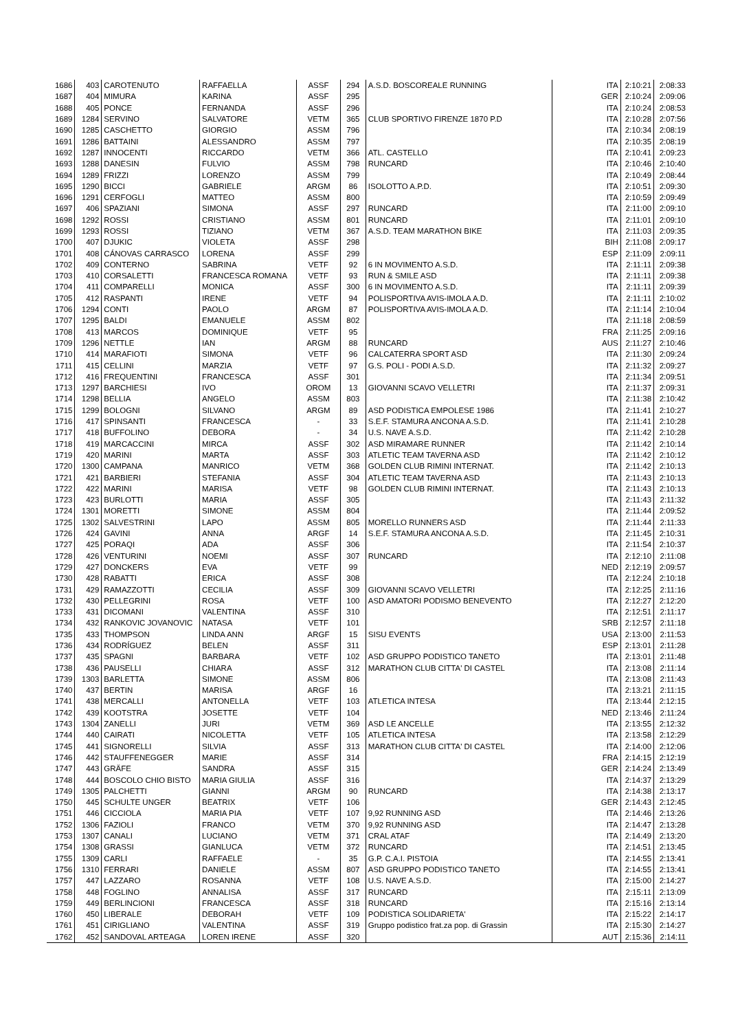| 1686 | 403 | CAROTENUTO | RAFFAELLA | ASSF | 294 | A.S.D. BOSCOREALE RUNNING | ITA | 2:10:21 | 2:08:33 |
| 1687 | 404 | MIMURA | KARINA | ASSF | 295 | | GER | 2:10:24 | 2:09:06 |
| 1688 | 405 | PONCE | FERNANDA | ASSF | 296 | | ITA | 2:10:24 | 2:08:53 |
| 1689 | 1284 | SERVINO | SALVATORE | VETM | 365 | CLUB SPORTIVO FIRENZE 1870 P.D | ITA | 2:10:28 | 2:07:56 |
| 1690 | 1285 | CASCHETTO | GIORGIO | ASSM | 796 | | ITA | 2:10:34 | 2:08:19 |
| 1691 | 1286 | BATTAINI | ALESSANDRO | ASSM | 797 | | ITA | 2:10:35 | 2:08:19 |
| 1692 | 1287 | INNOCENTI | RICCARDO | VETM | 366 | ATL. CASTELLO | ITA | 2:10:41 | 2:09:23 |
| 1693 | 1288 | DANESIN | FULVIO | ASSM | 798 | RUNCARD | ITA | 2:10:46 | 2:10:40 |
| 1694 | 1289 | FRIZZI | LORENZO | ASSM | 799 | | ITA | 2:10:49 | 2:08:44 |
| 1695 | 1290 | BICCI | GABRIELE | ARGM | 86 | ISOLOTTO A.P.D. | ITA | 2:10:51 | 2:09:30 |
| 1696 | 1291 | CERFOGLI | MATTEO | ASSM | 800 | | ITA | 2:10:59 | 2:09:49 |
| 1697 | 406 | SPAZIANI | SIMONA | ASSF | 297 | RUNCARD | ITA | 2:11:00 | 2:09:10 |
| 1698 | 1292 | ROSSI | CRISTIANO | ASSM | 801 | RUNCARD | ITA | 2:11:01 | 2:09:10 |
| 1699 | 1293 | ROSSI | TIZIANO | VETM | 367 | A.S.D. TEAM MARATHON BIKE | ITA | 2:11:03 | 2:09:35 |
| 1700 | 407 | DJUKIC | VIOLETA | ASSF | 298 | | BIH | 2:11:08 | 2:09:17 |
| 1701 | 408 | CÁNOVAS CARRASCO | LORENA | ASSF | 299 | | ESP | 2:11:09 | 2:09:11 |
| 1702 | 409 | CONTERNO | SABRINA | VETF | 92 | 6 IN MOVIMENTO A.S.D. | ITA | 2:11:11 | 2:09:38 |
| 1703 | 410 | CORSALETTI | FRANCESCA ROMANA | VETF | 93 | RUN & SMILE ASD | ITA | 2:11:11 | 2:09:38 |
| 1704 | 411 | COMPARELLI | MONICA | ASSF | 300 | 6 IN MOVIMENTO A.S.D. | ITA | 2:11:11 | 2:09:39 |
| 1705 | 412 | RASPANTI | IRENE | VETF | 94 | POLISPORTIVA AVIS-IMOLA A.D. | ITA | 2:11:11 | 2:10:02 |
| 1706 | 1294 | CONTI | PAOLO | ARGM | 87 | POLISPORTIVA AVIS-IMOLA A.D. | ITA | 2:11:14 | 2:10:04 |
| 1707 | 1295 | BALDI | EMANUELE | ASSM | 802 | | ITA | 2:11:18 | 2:08:59 |
| 1708 | 413 | MARCOS | DOMINIQUE | VETF | 95 | | FRA | 2:11:25 | 2:09:16 |
| 1709 | 1296 | NETTLE | IAN | ARGM | 88 | RUNCARD | AUS | 2:11:27 | 2:10:46 |
| 1710 | 414 | MARAFIOTI | SIMONA | VETF | 96 | CALCATERRA SPORT ASD | ITA | 2:11:30 | 2:09:24 |
| 1711 | 415 | CELLINI | MARZIA | VETF | 97 | G.S. POLI - PODI A.S.D. | ITA | 2:11:32 | 2:09:27 |
| 1712 | 416 | FREQUENTINI | FRANCESCA | ASSF | 301 | | ITA | 2:11:34 | 2:09:51 |
| 1713 | 1297 | BARCHIESI | IVO | OROM | 13 | GIOVANNI SCAVO VELLETRI | ITA | 2:11:37 | 2:09:31 |
| 1714 | 1298 | BELLIA | ANGELO | ASSM | 803 | | ITA | 2:11:38 | 2:10:42 |
| 1715 | 1299 | BOLOGNI | SILVANO | ARGM | 89 | ASD PODISTICA EMPOLESE 1986 | ITA | 2:11:41 | 2:10:27 |
| 1716 | 417 | SPINSANTI | FRANCESCA | - | 33 | S.E.F. STAMURA ANCONA A.S.D. | ITA | 2:11:41 | 2:10:28 |
| 1717 | 418 | BUFFOLINO | DEBORA | - | 34 | U.S. NAVE A.S.D. | ITA | 2:11:42 | 2:10:28 |
| 1718 | 419 | MARCACCINI | MIRCA | ASSF | 302 | ASD MIRAMARE RUNNER | ITA | 2:11:42 | 2:10:14 |
| 1719 | 420 | MARINI | MARTA | ASSF | 303 | ATLETIC TEAM TAVERNA ASD | ITA | 2:11:42 | 2:10:12 |
| 1720 | 1300 | CAMPANA | MANRICO | VETM | 368 | GOLDEN CLUB RIMINI INTERNAT. | ITA | 2:11:42 | 2:10:13 |
| 1721 | 421 | BARBIERI | STEFANIA | ASSF | 304 | ATLETIC TEAM TAVERNA ASD | ITA | 2:11:43 | 2:10:13 |
| 1722 | 422 | MARINI | MARISA | VETF | 98 | GOLDEN CLUB RIMINI INTERNAT. | ITA | 2:11:43 | 2:10:13 |
| 1723 | 423 | BURLOTTI | MARIA | ASSF | 305 | | ITA | 2:11:43 | 2:11:32 |
| 1724 | 1301 | MORETTI | SIMONE | ASSM | 804 | | ITA | 2:11:44 | 2:09:52 |
| 1725 | 1302 | SALVESTRINI | LAPO | ASSM | 805 | MORELLO RUNNERS ASD | ITA | 2:11:44 | 2:11:33 |
| 1726 | 424 | GAVINI | ANNA | ARGF | 14 | S.E.F. STAMURA ANCONA A.S.D. | ITA | 2:11:45 | 2:10:31 |
| 1727 | 425 | PORAQI | ADA | ASSF | 306 | | ITA | 2:11:54 | 2:10:37 |
| 1728 | 426 | VENTURINI | NOEMI | ASSF | 307 | RUNCARD | ITA | 2:12:10 | 2:11:08 |
| 1729 | 427 | DONCKERS | EVA | VETF | 99 | | NED | 2:12:19 | 2:09:57 |
| 1730 | 428 | RABATTI | ERICA | ASSF | 308 | | ITA | 2:12:24 | 2:10:18 |
| 1731 | 429 | RAMAZZOTTI | CECILIA | ASSF | 309 | GIOVANNI SCAVO VELLETRI | ITA | 2:12:25 | 2:11:16 |
| 1732 | 430 | PELLEGRINI | ROSA | VETF | 100 | ASD AMATORI PODISMO BENEVENTO | ITA | 2:12:27 | 2:12:20 |
| 1733 | 431 | DICOMANI | VALENTINA | ASSF | 310 | | ITA | 2:12:51 | 2:11:17 |
| 1734 | 432 | RANKOVIC JOVANOVIC | NATASA | VETF | 101 | | SRB | 2:12:57 | 2:11:18 |
| 1735 | 433 | THOMPSON | LINDA ANN | ARGF | 15 | SISU EVENTS | USA | 2:13:00 | 2:11:53 |
| 1736 | 434 | RODRÍGUEZ | BELEN | ASSF | 311 | | ESP | 2:13:01 | 2:11:28 |
| 1737 | 435 | SPAGNI | BARBARA | VETF | 102 | ASD GRUPPO PODISTICO TANETO | ITA | 2:13:01 | 2:11:48 |
| 1738 | 436 | PAUSELLI | CHIARA | ASSF | 312 | MARATHON CLUB CITTA' DI CASTEL | ITA | 2:13:08 | 2:11:14 |
| 1739 | 1303 | BARLETTA | SIMONE | ASSM | 806 | | ITA | 2:13:08 | 2:11:43 |
| 1740 | 437 | BERTIN | MARISA | ARGF | 16 | | ITA | 2:13:21 | 2:11:15 |
| 1741 | 438 | MERCALLI | ANTONELLA | VETF | 103 | ATLETICA INTESA | ITA | 2:13:44 | 2:12:15 |
| 1742 | 439 | KOOTSTRA | JOSETTE | VETF | 104 | | NED | 2:13:46 | 2:11:24 |
| 1743 | 1304 | ZANELLI | JURI | VETM | 369 | ASD LE ANCELLE | ITA | 2:13:55 | 2:12:32 |
| 1744 | 440 | CAIRATI | NICOLETTA | VETF | 105 | ATLETICA INTESA | ITA | 2:13:58 | 2:12:29 |
| 1745 | 441 | SIGNORELLI | SILVIA | ASSF | 313 | MARATHON CLUB CITTA' DI CASTEL | ITA | 2:14:00 | 2:12:06 |
| 1746 | 442 | STAUFFENEGGER | MARIE | ASSF | 314 | | FRA | 2:14:15 | 2:12:19 |
| 1747 | 443 | GRÄFE | SANDRA | ASSF | 315 | | GER | 2:14:24 | 2:13:49 |
| 1748 | 444 | BOSCOLO CHIO BISTO | MARIA GIULIA | ASSF | 316 | | ITA | 2:14:37 | 2:13:29 |
| 1749 | 1305 | PALCHETTI | GIANNI | ARGM | 90 | RUNCARD | ITA | 2:14:38 | 2:13:17 |
| 1750 | 445 | SCHULTE UNGER | BEATRIX | VETF | 106 | | GER | 2:14:43 | 2:12:45 |
| 1751 | 446 | CICCIOLA | MARIA PIA | VETF | 107 | 9,92 RUNNING ASD | ITA | 2:14:46 | 2:13:26 |
| 1752 | 1306 | FAZIOLI | FRANCO | VETM | 370 | 9,92 RUNNING ASD | ITA | 2:14:47 | 2:13:28 |
| 1753 | 1307 | CANALI | LUCIANO | VETM | 371 | CRAL ATAF | ITA | 2:14:49 | 2:13:20 |
| 1754 | 1308 | GRASSI | GIANLUCA | VETM | 372 | RUNCARD | ITA | 2:14:51 | 2:13:45 |
| 1755 | 1309 | CARLI | RAFFAELE | - | 35 | G.P. C.A.I. PISTOIA | ITA | 2:14:55 | 2:13:41 |
| 1756 | 1310 | FERRARI | DANIELE | ASSM | 807 | ASD GRUPPO PODISTICO TANETO | ITA | 2:14:55 | 2:13:41 |
| 1757 | 447 | LAZZARO | ROSANNA | VETF | 108 | U.S. NAVE A.S.D. | ITA | 2:15:00 | 2:14:27 |
| 1758 | 448 | FOGLINO | ANNALISA | ASSF | 317 | RUNCARD | ITA | 2:15:11 | 2:13:09 |
| 1759 | 449 | BERLINCIONI | FRANCESCA | ASSF | 318 | RUNCARD | ITA | 2:15:16 | 2:13:14 |
| 1760 | 450 | LIBERALE | DEBORAH | VETF | 109 | PODISTICA SOLIDARIETA' | ITA | 2:15:22 | 2:14:17 |
| 1761 | 451 | CIRIGLIANO | VALENTINA | ASSF | 319 | Gruppo podistico frat.za pop. di Grassin | ITA | 2:15:30 | 2:14:27 |
| 1762 | 452 | SANDOVAL ARTEAGA | LOREN IRENE | ASSF | 320 | | AUT | 2:15:36 | 2:14:11 |